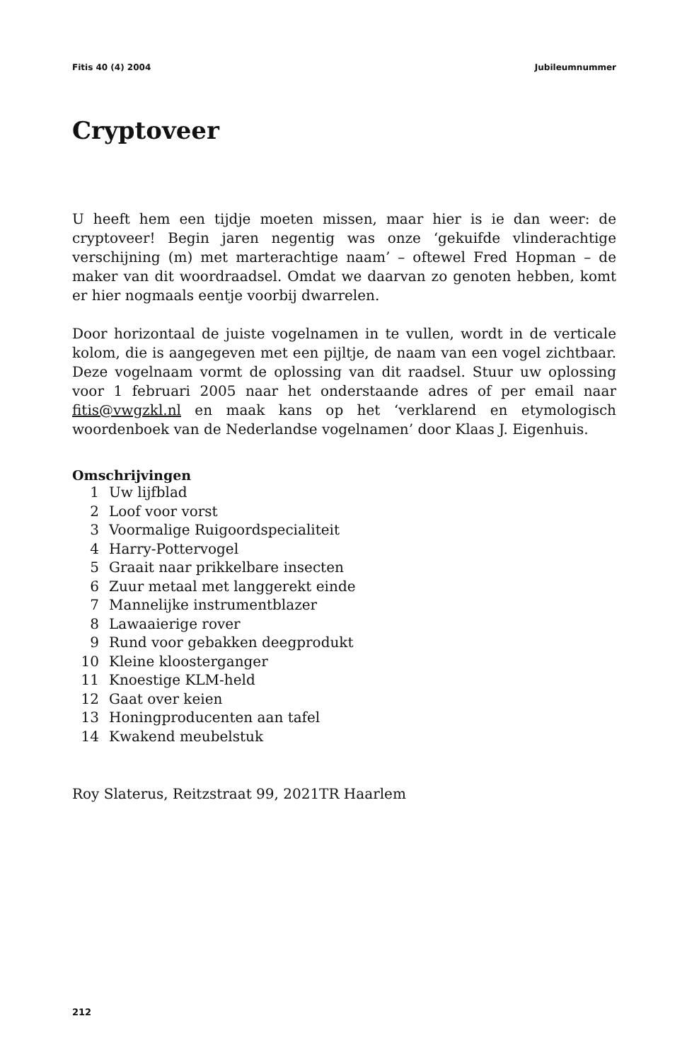Fitis 40 (4) 2004 Jubileumnummer
Cryptoveer
U heeft hem een tijdje moeten missen, maar hier is ie dan weer: de cryptoveer! Begin jaren negentig was onze ‘gekuifde vlinderachtige verschijning (m) met marterachtige naam’ – oftewel Fred Hopman – de maker van dit woordraadsel. Omdat we daarvan zo genoten hebben, komt er hier nogmaals eentje voorbij dwarrelen.
Door horizontaal de juiste vogelnamen in te vullen, wordt in de verticale kolom, die is aangegeven met een pijltje, de naam van een vogel zichtbaar. Deze vogelnaam vormt de oplossing van dit raadsel. Stuur uw oplossing voor 1 februari 2005 naar het onderstaande adres of per email naar fitis@vwgzkl.nl en maak kans op het ‘verklarend en etymologisch woordenboek van de Nederlandse vogelnamen’ door Klaas J. Eigenhuis.
Omschrijvingen
1 Uw lijfblad
2 Loof voor vorst
3 Voormalige Ruigoordspecialiteit
4 Harry-Pottervogel
5 Graait naar prikkelbare insecten
6 Zuur metaal met langgerekt einde
7 Mannelijke instrumentblazer
8 Lawaaierige rover
9 Rund voor gebakken deegprodukt
10 Kleine kloosterganger
11 Knoestige KLM-held
12 Gaat over keien
13 Honingproducenten aan tafel
14 Kwakend meubelstuk
Roy Slaterus, Reitzstraat 99, 2021TR Haarlem
212